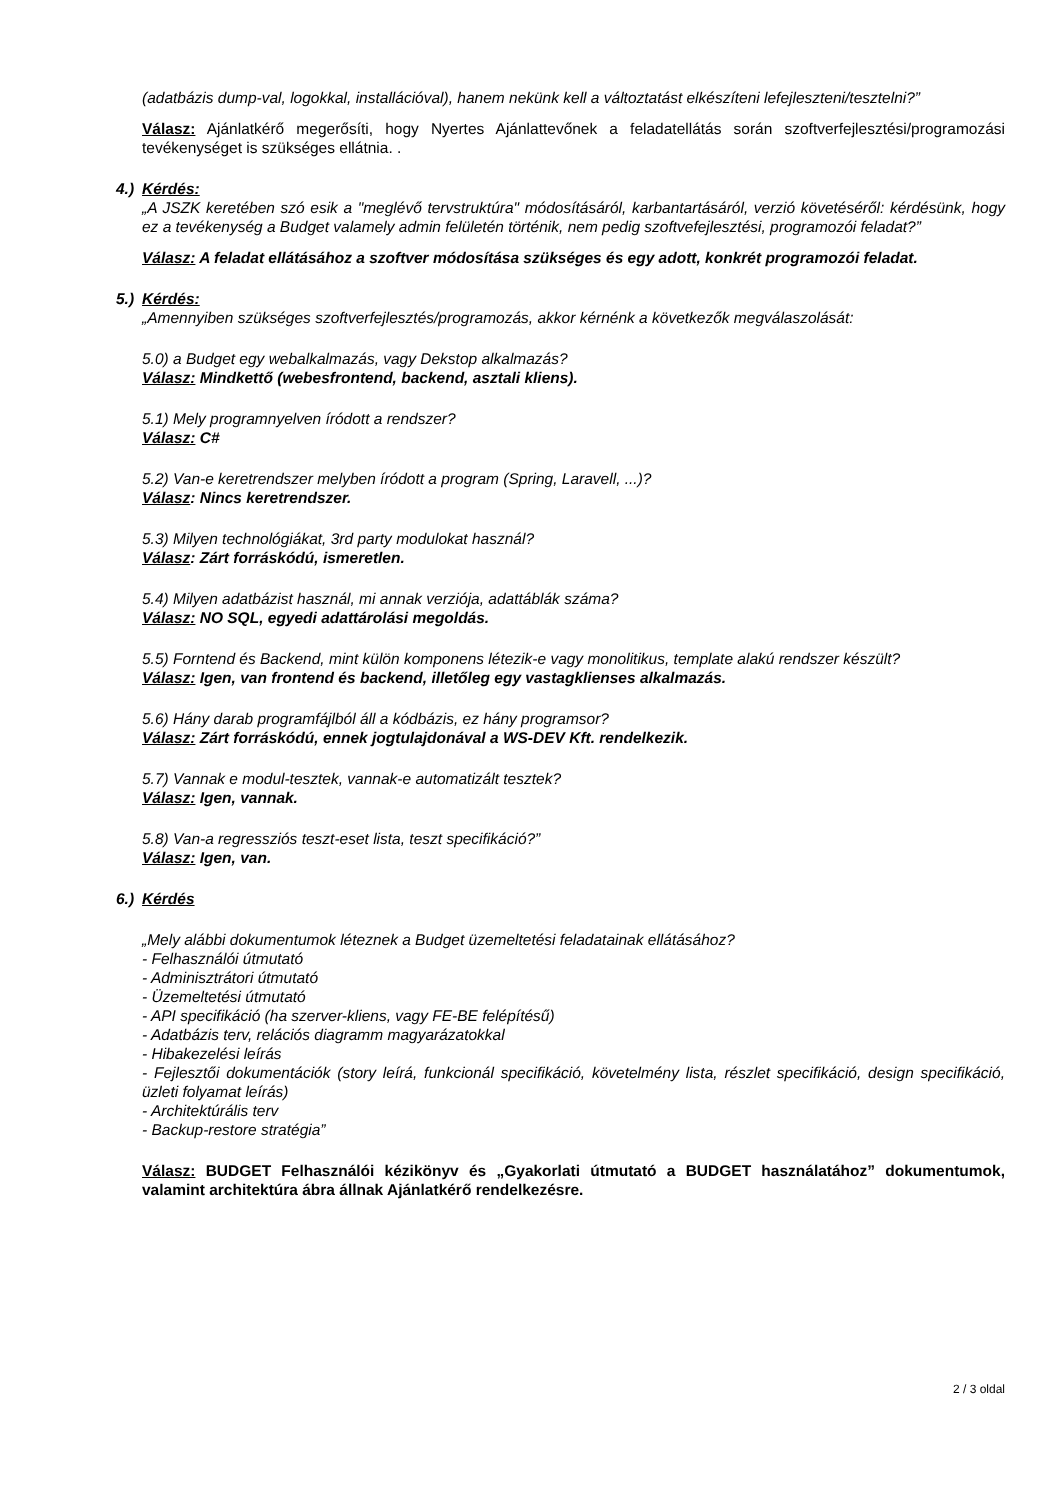(adatbázis dump-val, logokkal, installációval), hanem nekünk kell a változtatást elkészíteni lefejleszteni/tesztelni?”
Válasz: Ajánlatkérő megerősíti, hogy Nyertes Ajánlattevőnek a feladatellátás során szoftverfejlesztési/programozási tevékenységet is szükséges ellátnia. .
4.) Kérdés:
„A JSZK keretében szó esik a "meglévő tervstruktúra" módosításáról, karbantartásáról, verzió követéséről: kérdésünk, hogy ez a tevékenység a Budget valamely admin felületén történik, nem pedig szoftvefejlesztési, programozói feladat?”
Válasz: A feladat ellátásához a szoftver módosítása szükséges és egy adott, konkrét programozói feladat.
5.) Kérdés:
„Amennyiben szükséges szoftverfejlesztés/programozás, akkor kérnénk a következők megválaszolását:
5.0) a Budget egy webalkalmazás, vagy Dekstop alkalmazás?
Válasz: Mindkettő (webesfrontend, backend, asztali kliens).
5.1) Mely programnyelven íródott a rendszer?
Válasz: C#
5.2) Van-e keretrendszer melyben íródott a program (Spring, Laravell, ...)?
Válasz: Nincs keretrendszer.
5.3) Milyen technológiákat, 3rd party modulokat használ?
Válasz: Zárt forráskódú, ismeretlen.
5.4) Milyen adatbázist használ, mi annak verziója, adattáblák száma?
Válasz: NO SQL, egyedi adattárolási megoldás.
5.5) Forntend és Backend, mint külön komponens létezik-e vagy monolitikus, template alakú rendszer készült?
Válasz: Igen, van frontend és backend, illetőleg egy vastagklienses alkalmazás.
5.6) Hány darab programfájlból áll a kódbázis, ez hány programsor?
Válasz: Zárt forráskódú, ennek jogtulajdonával a WS-DEV Kft. rendelkezik.
5.7) Vannak e modul-tesztek, vannak-e automatizált tesztek?
Válasz: Igen, vannak.
5.8) Van-a regressziós teszt-eset lista, teszt specifikáció?”
Válasz: Igen, van.
6.) Kérdés
„Mely alábbi dokumentumok léteznek a Budget üzemeltetési feladatainak ellátásához?
- Felhasználói útmutató
- Adminisztrátori útmutató
- Üzemeltetési útmutató
- API specifikáció (ha szerver-kliens, vagy FE-BE felépítésű)
- Adatbázis terv, relációs diagramm magyarázatokkal
- Hibakezelési leírás
- Fejlesztői dokumentációk (story leírá, funkcionál specifikáció, követelmény lista, részlet specifikáció, design specifikáció, üzleti folyamat leírás)
- Architektúrális terv
- Backup-restore stratégia”
Válasz: BUDGET Felhasználói kézikönyv és „Gyakorlati útmutató a BUDGET használatához” dokumentumok, valamint architektúra ábra állnak Ajánlatkérő rendelkezésre.
2 / 3 oldal